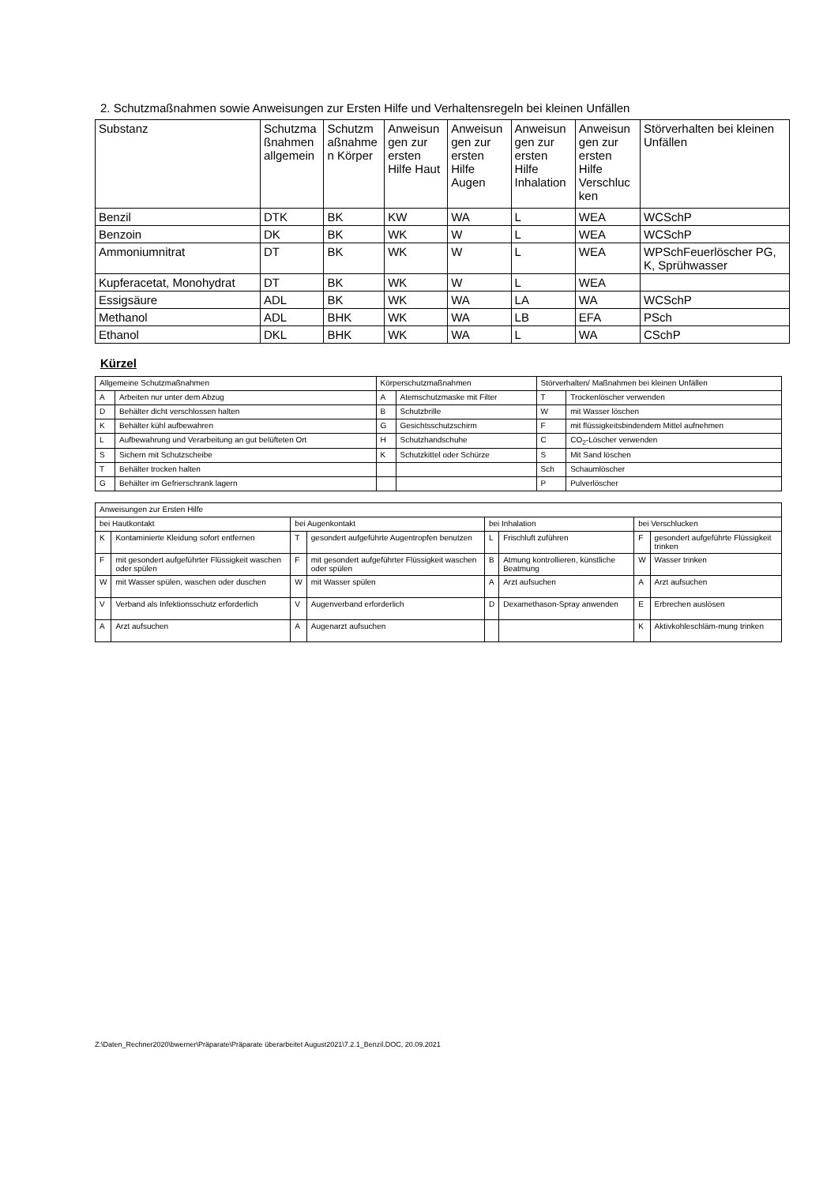2. Schutzmaßnahmen sowie Anweisungen zur Ersten Hilfe und Verhaltensregeln bei kleinen Unfällen
| Substanz | Schutzma ßnahmen allgemein | Schutzm aßnahme n Körper | Anweisun gen zur ersten Hilfe Haut | Anweisun gen zur ersten Hilfe Augen | Anweisun gen zur ersten Hilfe Inhalation | Anweisun gen zur ersten Hilfe Verschluc ken | Störverhalten bei kleinen Unfällen |
| --- | --- | --- | --- | --- | --- | --- | --- |
| Benzil | DTK | BK | KW | WA | L | WEA | WCSchP |
| Benzoin | DK | BK | WK | W | L | WEA | WCSchP |
| Ammoniumnitrat | DT | BK | WK | W | L | WEA | WPSchFeuerlöscher PG, K, Sprühwasser |
| Kupferacetat, Monohydrat | DT | BK | WK | W | L | WEA | |
| Essigsäure | ADL | BK | WK | WA | LA | WA | WCSchP |
| Methanol | ADL | BHK | WK | WA | LB | EFA | PSch |
| Ethanol | DKL | BHK | WK | WA | L | WA | CSchP |
Kürzel
| Allgemeine Schutzmaßnahmen | | Körperschutzmaßnahmen | | Störverhalten/ Maßnahmen bei kleinen Unfällen | |
| A | Arbeiten nur unter dem Abzug | A | Atemschutzmaske mit Filter | T | Trockenlöscher verwenden |
| D | Behälter dicht verschlossen halten | B | Schutzbrille | W | mit Wasser löschen |
| K | Behälter kühl aufbewahren | G | Gesichtsschutzschirm | F | mit flüssigkeitsbindendem Mittel aufnehmen |
| L | Aufbewahrung und Verarbeitung an gut belüfteten Ort | H | Schutzhandschuhe | C | CO<sub>2</sub>-Löscher verwenden |
| S | Sichern mit Schutzscheibe | K | Schutzkittel oder Schürze | S | Mit Sand löschen |
| T | Behälter trocken halten | | | Sch | Schaumlöscher |
| G | Behälter im Gefrierschrank lagern | | | P | Pulverlöscher |
| Anweisungen zur Ersten Hilfe | | | | | | | |
| bei Hautkontakt | | bei Augenkontakt | | bei Inhalation | | bei Verschlucken | |
| K | Kontaminierte Kleidung sofort entfernen | T | gesondert aufgeführte Augentropfen benutzen | L | Frischluft zuführen | F | gesondert aufgeführte Flüssigkeit trinken |
| F | mit gesondert aufgeführter Flüssigkeit waschen oder spülen | F | mit gesondert aufgeführter Flüssigkeit waschen oder spülen | B | Atmung kontrollieren, künstliche Beatmung | W | Wasser trinken |
| W | mit Wasser spülen, waschen oder duschen | W | mit Wasser spülen | A | Arzt aufsuchen | A | Arzt aufsuchen |
| V | Verband als Infektionsschutz erforderlich | V | Augenverband erforderlich | D | Dexamethason-Spray anwenden | E | Erbrechen auslösen |
| A | Arzt aufsuchen | A | Augenarzt aufsuchen | | | K | Aktivkohleschläm-mung trinken |
Z:\Daten_Rechner2020\bwerner\Präparate\Präparate überarbeitet August2021\7.2.1_Benzil.DOC, 20.09.2021